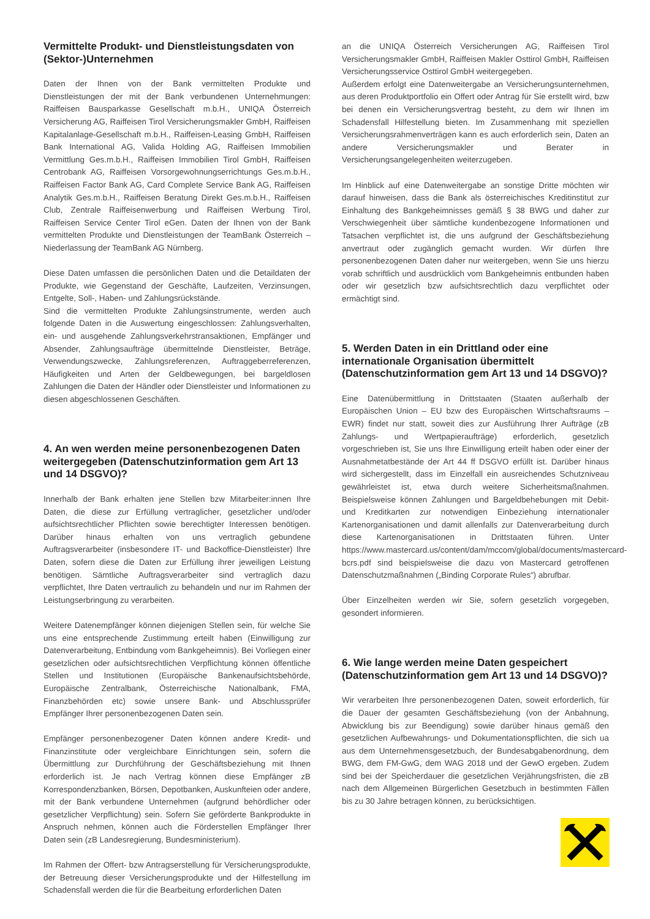Vermittelte Produkt- und Dienstleistungsdaten von (Sektor-)Unternehmen
Daten der Ihnen von der Bank vermittelten Produkte und Dienstleistungen der mit der Bank verbundenen Unternehmungen: Raiffeisen Bausparkasse Gesellschaft m.b.H., UNIQA Österreich Versicherung AG, Raiffeisen Tirol Versicherungsmakler GmbH, Raiffeisen Kapitalanlage-Gesellschaft m.b.H., Raiffeisen-Leasing GmbH, Raiffeisen Bank International AG, Valida Holding AG, Raiffeisen Immobilien Vermittlung Ges.m.b.H., Raiffeisen Immobilien Tirol GmbH, Raiffeisen Centrobank AG, Raiffeisen Vorsorgewohnungserrichtungs Ges.m.b.H., Raiffeisen Factor Bank AG, Card Complete Service Bank AG, Raiffeisen Analytik Ges.m.b.H., Raiffeisen Beratung Direkt Ges.m.b.H., Raiffeisen Club, Zentrale Raiffeisenwerbung und Raiffeisen Werbung Tirol, Raiffeisen Service Center Tirol eGen. Daten der Ihnen von der Bank vermittelten Produkte und Dienstleistungen der TeamBank Österreich – Niederlassung der TeamBank AG Nürnberg.
Diese Daten umfassen die persönlichen Daten und die Detaildaten der Produkte, wie Gegenstand der Geschäfte, Laufzeiten, Verzinsungen, Entgelte, Soll-, Haben- und Zahlungsrückstände.
Sind die vermittelten Produkte Zahlungsinstrumente, werden auch folgende Daten in die Auswertung eingeschlossen: Zahlungsverhalten, ein- und ausgehende Zahlungsverkehrstransaktionen, Empfänger und Absender, Zahlungsaufträge übermittelnde Dienstleister, Beträge, Verwendungszwecke, Zahlungsreferenzen, Auftraggeberreferenzen, Häufigkeiten und Arten der Geldbewegungen, bei bargeldlosen Zahlungen die Daten der Händler oder Dienstleister und Informationen zu diesen abgeschlossenen Geschäften.
4. An wen werden meine personenbezogenen Daten weitergegeben (Datenschutzinformation gem Art 13 und 14 DSGVO)?
Innerhalb der Bank erhalten jene Stellen bzw Mitarbeiter:innen Ihre Daten, die diese zur Erfüllung vertraglicher, gesetzlicher und/oder aufsichtsrechtlicher Pflichten sowie berechtigter Interessen benötigen. Darüber hinaus erhalten von uns vertraglich gebundene Auftragsverarbeiter (insbesondere IT- und Backoffice-Dienstleister) Ihre Daten, sofern diese die Daten zur Erfüllung ihrer jeweiligen Leistung benötigen. Sämtliche Auftragsverarbeiter sind vertraglich dazu verpflichtet, Ihre Daten vertraulich zu behandeln und nur im Rahmen der Leistungserbringung zu verarbeiten.
Weitere Datenempfänger können diejenigen Stellen sein, für welche Sie uns eine entsprechende Zustimmung erteilt haben (Einwilligung zur Datenverarbeitung, Entbindung vom Bankgeheimnis). Bei Vorliegen einer gesetzlichen oder aufsichtsrechtlichen Verpflichtung können öffentliche Stellen und Institutionen (Europäische Bankenaufsichtsbehörde, Europäische Zentralbank, Österreichische Nationalbank, FMA, Finanzbehörden etc) sowie unsere Bank- und Abschlussprüfer Empfänger Ihrer personenbezogenen Daten sein.
Empfänger personenbezogener Daten können andere Kredit- und Finanzinstitute oder vergleichbare Einrichtungen sein, sofern die Übermittlung zur Durchführung der Geschäftsbeziehung mit Ihnen erforderlich ist. Je nach Vertrag können diese Empfänger zB Korrespondenzbanken, Börsen, Depotbanken, Auskunfteien oder andere, mit der Bank verbundene Unternehmen (aufgrund behördlicher oder gesetzlicher Verpflichtung) sein. Sofern Sie geförderte Bankprodukte in Anspruch nehmen, können auch die Förderstellen Empfänger Ihrer Daten sein (zB Landesregierung, Bundesministerium).
Im Rahmen der Offert- bzw Antragserstellung für Versicherungsprodukte, der Betreuung dieser Versicherungsprodukte und der Hilfestellung im Schadensfall werden die für die Bearbeitung erforderlichen Daten
an die UNIQA Österreich Versicherungen AG, Raiffeisen Tirol Versicherungsmakler GmbH, Raiffeisen Makler Osttirol GmbH, Raiffeisen Versicherungsservice Osttirol GmbH weitergegeben.
Außerdem erfolgt eine Datenweitergabe an Versicherungsunternehmen, aus deren Produktportfolio ein Offert oder Antrag für Sie erstellt wird, bzw bei denen ein Versicherungsvertrag besteht, zu dem wir Ihnen im Schadensfall Hilfestellung bieten. Im Zusammenhang mit speziellen Versicherungsrahmenverträgen kann es auch erforderlich sein, Daten an andere Versicherungsmakler und Berater in Versicherungsangelegenheiten weiterzugeben.
Im Hinblick auf eine Datenweitergabe an sonstige Dritte möchten wir darauf hinweisen, dass die Bank als österreichisches Kreditinstitut zur Einhaltung des Bankgeheimnisses gemäß § 38 BWG und daher zur Verschwiegenheit über sämtliche kundenbezogene Informationen und Tatsachen verpflichtet ist, die uns aufgrund der Geschäftsbeziehung anvertraut oder zugänglich gemacht wurden. Wir dürfen Ihre personenbezogenen Daten daher nur weitergeben, wenn Sie uns hierzu vorab schriftlich und ausdrücklich vom Bankgeheimnis entbunden haben oder wir gesetzlich bzw aufsichtsrechtlich dazu verpflichtet oder ermächtigt sind.
5. Werden Daten in ein Drittland oder eine internationale Organisation übermittelt (Datenschutzinformation gem Art 13 und 14 DSGVO)?
Eine Datenübermittlung in Drittstaaten (Staaten außerhalb der Europäischen Union – EU bzw des Europäischen Wirtschaftsraums – EWR) findet nur statt, soweit dies zur Ausführung Ihrer Aufträge (zB Zahlungs- und Wertpapieraufträge) erforderlich, gesetzlich vorgeschrieben ist, Sie uns Ihre Einwilligung erteilt haben oder einer der Ausnahmetatbestände der Art 44 ff DSGVO erfüllt ist. Darüber hinaus wird sichergestellt, dass im Einzelfall ein ausreichendes Schutzniveau gewährleistet ist, etwa durch weitere Sicherheitsmaßnahmen. Beispielsweise können Zahlungen und Bargeldbehebungen mit Debit- und Kreditkarten zur notwendigen Einbeziehung internationaler Kartenorganisationen und damit allenfalls zur Datenverarbeitung durch diese Kartenorganisationen in Drittstaaten führen. Unter https://www.mastercard.us/content/dam/mccom/global/documents/mastercard-bcrs.pdf sind beispielsweise die dazu von Mastercard getroffenen Datenschutzmaßnahmen („Binding Corporate Rules“) abrufbar.
Über Einzelheiten werden wir Sie, sofern gesetzlich vorgegeben, gesondert informieren.
6. Wie lange werden meine Daten gespeichert (Datenschutzinformation gem Art 13 und 14 DSGVO)?
Wir verarbeiten Ihre personenbezogenen Daten, soweit erforderlich, für die Dauer der gesamten Geschäftsbeziehung (von der Anbahnung, Abwicklung bis zur Beendigung) sowie darüber hinaus gemäß den gesetzlichen Aufbewahrungs- und Dokumentationspflichten, die sich ua aus dem Unternehmensgesetzbuch, der Bundesabgabenordnung, dem BWG, dem FM-GwG, dem WAG 2018 und der GewO ergeben. Zudem sind bei der Speicherdauer die gesetzlichen Verjährungsfristen, die zB nach dem Allgemeinen Bürgerlichen Gesetzbuch in bestimmten Fällen bis zu 30 Jahre betragen können, zu berücksichtigen.